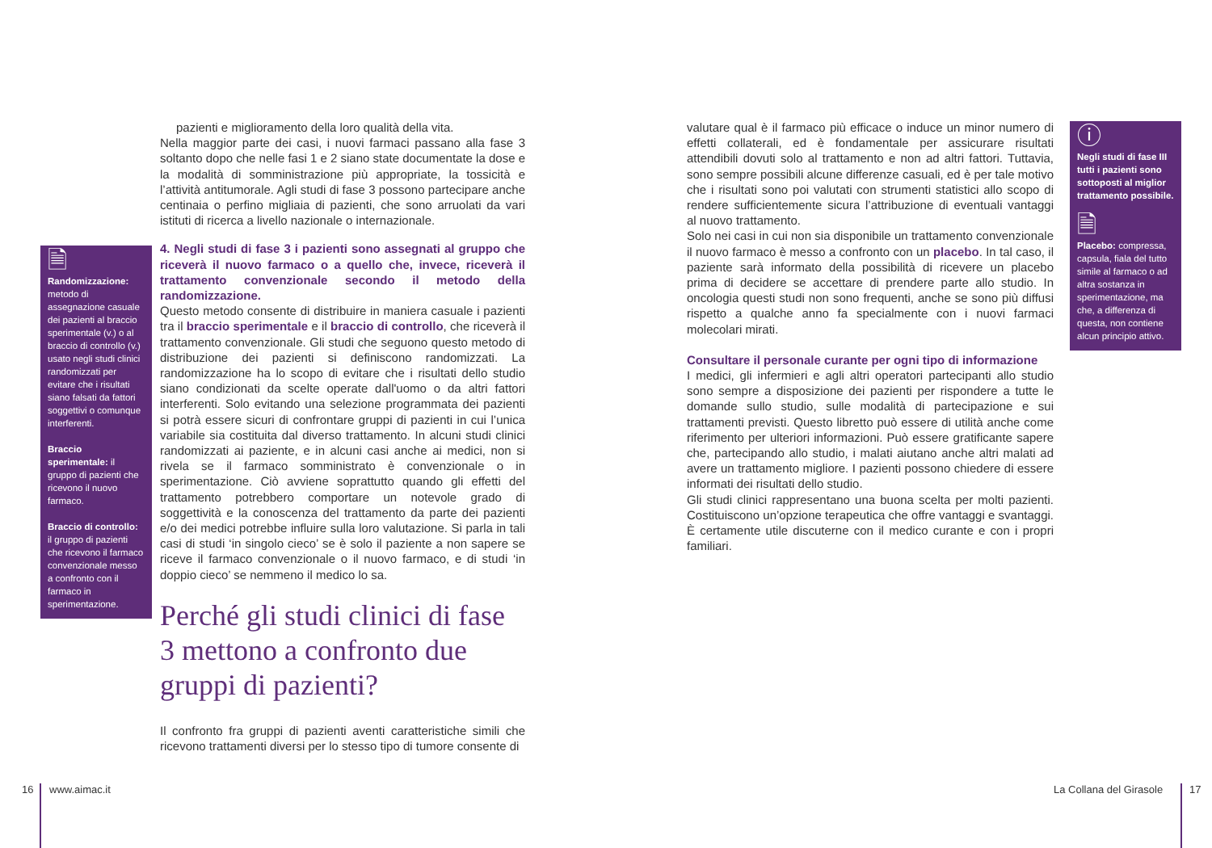pazienti e miglioramento della loro qualità della vita.
Nella maggior parte dei casi, i nuovi farmaci passano alla fase 3 soltanto dopo che nelle fasi 1 e 2 siano state documentate la dose e la modalità di somministrazione più appropriate, la tossicità e l’attività antitumorale. Agli studi di fase 3 possono partecipare anche centinaia o perfino migliaia di pazienti, che sono arruolati da vari istituti di ricerca a livello nazionale o internazionale.
4. Negli studi di fase 3 i pazienti sono assegnati al gruppo che riceverà il nuovo farmaco o a quello che, invece, riceverà il trattamento convenzionale secondo il metodo della randomizzazione.
Questo metodo consente di distribuire in maniera casuale i pazienti tra il braccio sperimentale e il braccio di controllo, che riceverà il trattamento convenzionale. Gli studi che seguono questo metodo di distribuzione dei pazienti si definiscono randomizzati. La randomizzazione ha lo scopo di evitare che i risultati dello studio siano condizionati da scelte operate dall'uomo o da altri fattori interferenti. Solo evitando una selezione programmata dei pazienti si potrà essere sicuri di confrontare gruppi di pazienti in cui l’unica variabile sia costituita dal diverso trattamento. In alcuni studi clinici randomizzati ai paziente, e in alcuni casi anche ai medici, non si rivela se il farmaco somministrato è convenzionale o in sperimentazione. Ciò avviene soprattutto quando gli effetti del trattamento potrebbero comportare un notevole grado di soggettività e la conoscenza del trattamento da parte dei pazienti e/o dei medici potrebbe influire sulla loro valutazione. Si parla in tali casi di studi ‘in singolo cieco’ se è solo il paziente a non sapere se riceve il farmaco convenzionale o il nuovo farmaco, e di studi ‘in doppio cieco’ se nemmeno il medico lo sa.
Perché gli studi clinici di fase 3 mettono a confronto due gruppi di pazienti?
Il confronto fra gruppi di pazienti aventi caratteristiche simili che ricevono trattamenti diversi per lo stesso tipo di tumore consente di
🗎
Randomizzazione: metodo di assegnazione casuale dei pazienti al braccio sperimentale (v.) o al braccio di controllo (v.) usato negli studi clinici randomizzati per evitare che i risultati siano falsati da fattori soggettivi o comunque interferenti.
Braccio sperimentale: il gruppo di pazienti che ricevono il nuovo farmaco.
Braccio di controllo: il gruppo di pazienti che ricevono il farmaco convenzionale messo a confronto con il farmaco in sperimentazione.
valutare qual è il farmaco più efficace o induce un minor numero di effetti collaterali, ed è fondamentale per assicurare risultati attendibili dovuti solo al trattamento e non ad altri fattori. Tuttavia, sono sempre possibili alcune differenze casuali, ed è per tale motivo che i risultati sono poi valutati con strumenti statistici allo scopo di rendere sufficientemente sicura l’attribuzione di eventuali vantaggi al nuovo trattamento.
Solo nei casi in cui non sia disponibile un trattamento convenzionale il nuovo farmaco è messo a confronto con un placebo. In tal caso, il paziente sarà informato della possibilità di ricevere un placebo prima di decidere se accettare di prendere parte allo studio. In oncologia questi studi non sono frequenti, anche se sono più diffusi rispetto a qualche anno fa specialmente con i nuovi farmaci molecolari mirati.
Consultare il personale curante per ogni tipo di informazione
I medici, gli infermieri e agli altri operatori partecipanti allo studio sono sempre a disposizione dei pazienti per rispondere a tutte le domande sullo studio, sulle modalità di partecipazione e sui trattamenti previsti. Questo libretto può essere di utilità anche come riferimento per ulteriori informazioni. Può essere gratificante sapere che, partecipando allo studio, i malati aiutano anche altri malati ad avere un trattamento migliore. I pazienti possono chiedere di essere informati dei risultati dello studio.
Gli studi clinici rappresentano una buona scelta per molti pazienti. Costituiscono un’opzione terapeutica che offre vantaggi e svantaggi. È certamente utile discuterne con il medico curante e con i propri familiari.
ⓘ
Negli studi di fase III tutti i pazienti sono sottoposti al miglior trattamento possibile.
🗎
Placebo: compressa, capsula, fiala del tutto simile al farmaco o ad altra sostanza in sperimentazione, ma che, a differenza di questa, non contiene alcun principio attivo.
16 www.aimac.it La Collana del Girasole 17